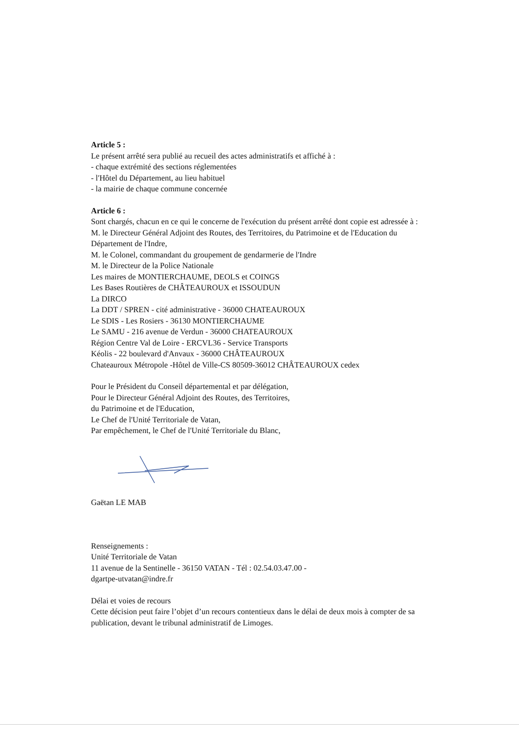Article 5 :
Le présent arrêté sera publié au recueil des actes administratifs et affiché à :
- chaque extrémité des sections réglementées
- l'Hôtel du Département, au lieu habituel
- la mairie de chaque commune concernée
Article 6 :
Sont chargés, chacun en ce qui le concerne de l'exécution du présent arrêté dont copie est adressée à :
M. le Directeur Général Adjoint des Routes, des Territoires, du Patrimoine et de l'Education du Département de l'Indre,
M. le Colonel, commandant du groupement de gendarmerie de l'Indre
M. le Directeur de la Police Nationale
Les maires de MONTIERCHAUME, DEOLS et COINGS
Les Bases Routières de CHÂTEAUROUX et ISSOUDUN
La DIRCO
La DDT / SPREN - cité administrative - 36000 CHATEAUROUX
Le SDIS - Les Rosiers - 36130 MONTIERCHAUME
Le SAMU - 216 avenue de Verdun - 36000 CHATEAUROUX
Région Centre Val de Loire - ERCVL36 - Service Transports
Kéolis - 22 boulevard d'Anvaux - 36000 CHÂTEAUROUX
Chateauroux Métropole -Hôtel de Ville-CS 80509-36012 CHÂTEAUROUX cedex
Pour le Président du Conseil départemental et par délégation,
Pour le Directeur Général Adjoint des Routes, des Territoires,
du Patrimoine et de l'Education,
Le Chef de l'Unité Territoriale de Vatan,
Par empêchement, le Chef de l'Unité Territoriale du Blanc,
Gaëtan LE MAB
Renseignements :
Unité Territoriale de Vatan
11 avenue de la Sentinelle - 36150 VATAN - Tél : 02.54.03.47.00 -
dgartpe-utvatan@indre.fr
Délai et voies de recours
Cette décision peut faire l’objet d’un recours contentieux dans le délai de deux mois à compter de sa publication, devant le tribunal administratif de Limoges.